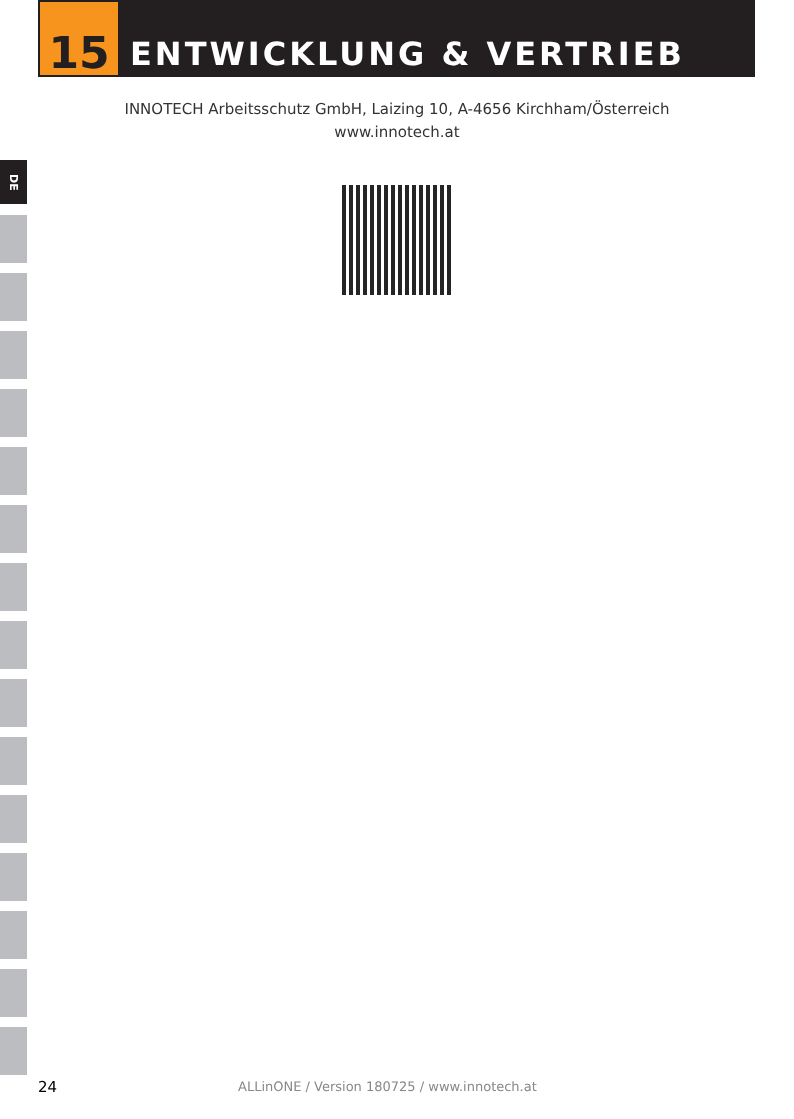15
ENTWICKLUNG & VERTRIEB
INNOTECH Arbeitsschutz GmbH, Laizing 10, A-4656 Kirchham/Österreich
www.innotech.at
DE
24 ALLinONE / Version 180725 / www.innotech.at